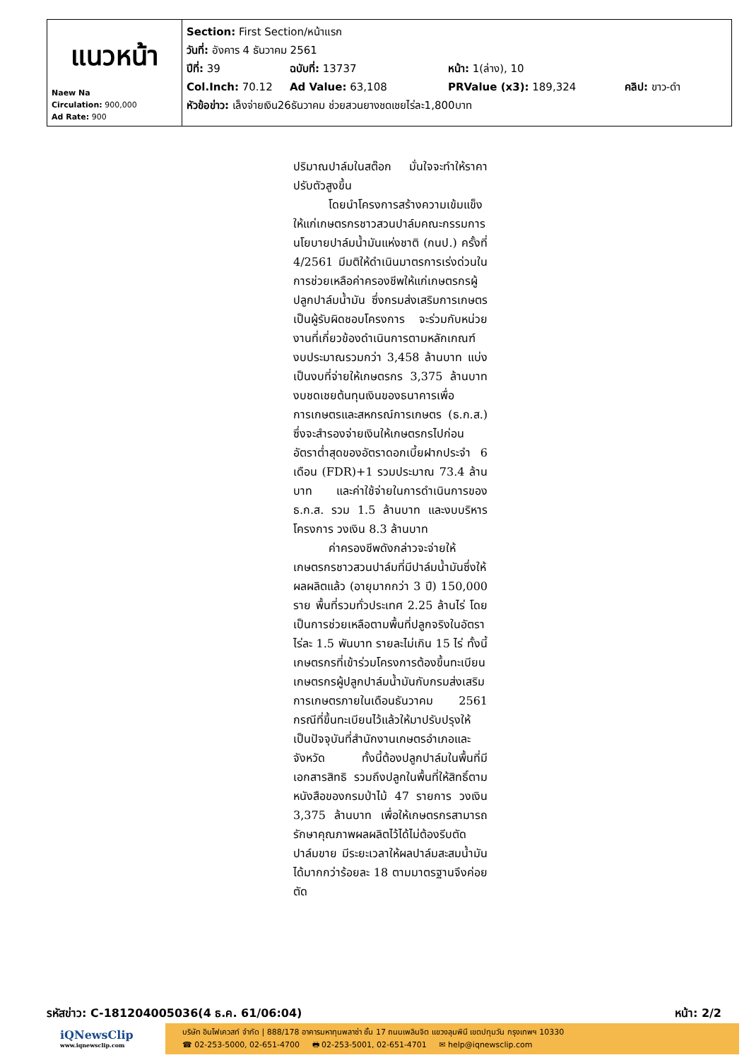| แนวหน้า Naew Na Circulation: 900,000 Ad Rate: 900 | Section: First Section/หน้าแรก วันที่: อังคาร 4 ธันวาคม 2561 ปีที่: 39 ฉบับที่: 13737 หน้า: 1(ล่าง), 10 Col.Inch: 70.12 Ad Value: 63,108 PRValue (x3): 189,324 คลิป: ขาว-ดำ หัวข้อข่าว: เล็งจ่ายเงิน26ธันวาคม ช่วยสวนยางชดเชยไร่ละ1,800บาท |
ปริมาณปาล์มในสต๊อก มั่นใจจะทำให้ราคาปรับตัวสูงขึ้น
โดยนำโครงการสร้างความเข้มแข็งให้แก่เกษตรกรชาวสวนปาล์มคณะกรรมการนโยบายปาล์มน้ำมันแห่งชาติ (กนป.) ครั้งที่ 4/2561 มีมติให้ดำเนินมาตรการเร่งด่วนในการช่วยเหลือค่าครองชีพให้แก่เกษตรกรผู้ปลูกปาล์มน้ำมัน ซึ่งกรมส่งเสริมการเกษตรเป็นผู้รับผิดชอบโครงการ จะร่วมกับหน่วยงานที่เกี่ยวข้องดำเนินการตามหลักเกณฑ์ งบประมาณรวมกว่า 3,458 ล้านบาท แบ่งเป็นงบที่จ่ายให้เกษตรกร 3,375 ล้านบาท งบชดเชยต้นทุนเงินของธนาคารเพื่อการเกษตรและสหกรณ์การเกษตร (ธ.ก.ส.) ซึ่งจะสำรองจ่ายเงินให้เกษตรกรไปก่อน อัตราต่ำสุดของอัตราดอกเบี้ยฝากประจำ 6 เดือน (FDR)+1 รวมประมาณ 73.4 ล้านบาท และค่าใช้จ่ายในการดำเนินการของธ.ก.ส. รวม 1.5 ล้านบาท และงบบริหารโครงการ วงเงิน 8.3 ล้านบาท
ค่าครองชีพดังกล่าวจะจ่ายให้เกษตรกรชาวสวนปาล์มที่มีปาล์มน้ำมันซึ่งให้ผลผลิตแล้ว (อายุมากกว่า 3 ปี) 150,000 ราย พื้นที่รวมทั่วประเทศ 2.25 ล้านไร่ โดยเป็นการช่วยเหลือตามพื้นที่ปลูกจริงในอัตราไร่ละ 1.5 พันบาท รายละไม่เกิน 15 ไร่ ทั้งนี้เกษตรกรที่เข้าร่วมโครงการต้องขึ้นทะเบียนเกษตรกรผู้ปลูกปาล์มน้ำมันกับกรมส่งเสริมการเกษตรภายในเดือนธันวาคม 2561 กรณีที่ขึ้นทะเบียนไว้แล้วให้มาปรับปรุงให้เป็นปัจจุบันที่สำนักงานเกษตรอำเภอและจังหวัด ทั้งนี้ต้องปลูกปาล์มในพื้นที่มีเอกสารสิทธิ รวมถึงปลูกในพื้นที่ให้สิทธิ์ตามหนังสือของกรมป่าไม้ 47 รายการ วงเงิน 3,375 ล้านบาท เพื่อให้เกษตรกรสามารถรักษาคุณภาพผลผลิตไว้ได้ไม่ต้องรีบตัดปาล์มขาย มีระยะเวลาให้ผลปาล์มสะสมน้ำมันได้มากกว่าร้อยละ 18 ตามมาตรฐานจึงค่อยตัด
รหัสข่าว: C-181204005036(4 ธ.ค. 61/06:04) หน้า: 2/2
iQNewsClip
www.iqnewsclip.com
บริษัท อินโฟเควสท์ จำกัด | 888/178 อาคารมหาทุนพลาซ่า ชั้น 17 ถนนเพลินจิต แขวงลุมพินี เขตปทุมวัน กรุงเทพฯ 10330
☎ 02-253-5000, 02-651-4700 🖶 02-253-5001, 02-651-4701 ✉ help@iqnewsclip.com